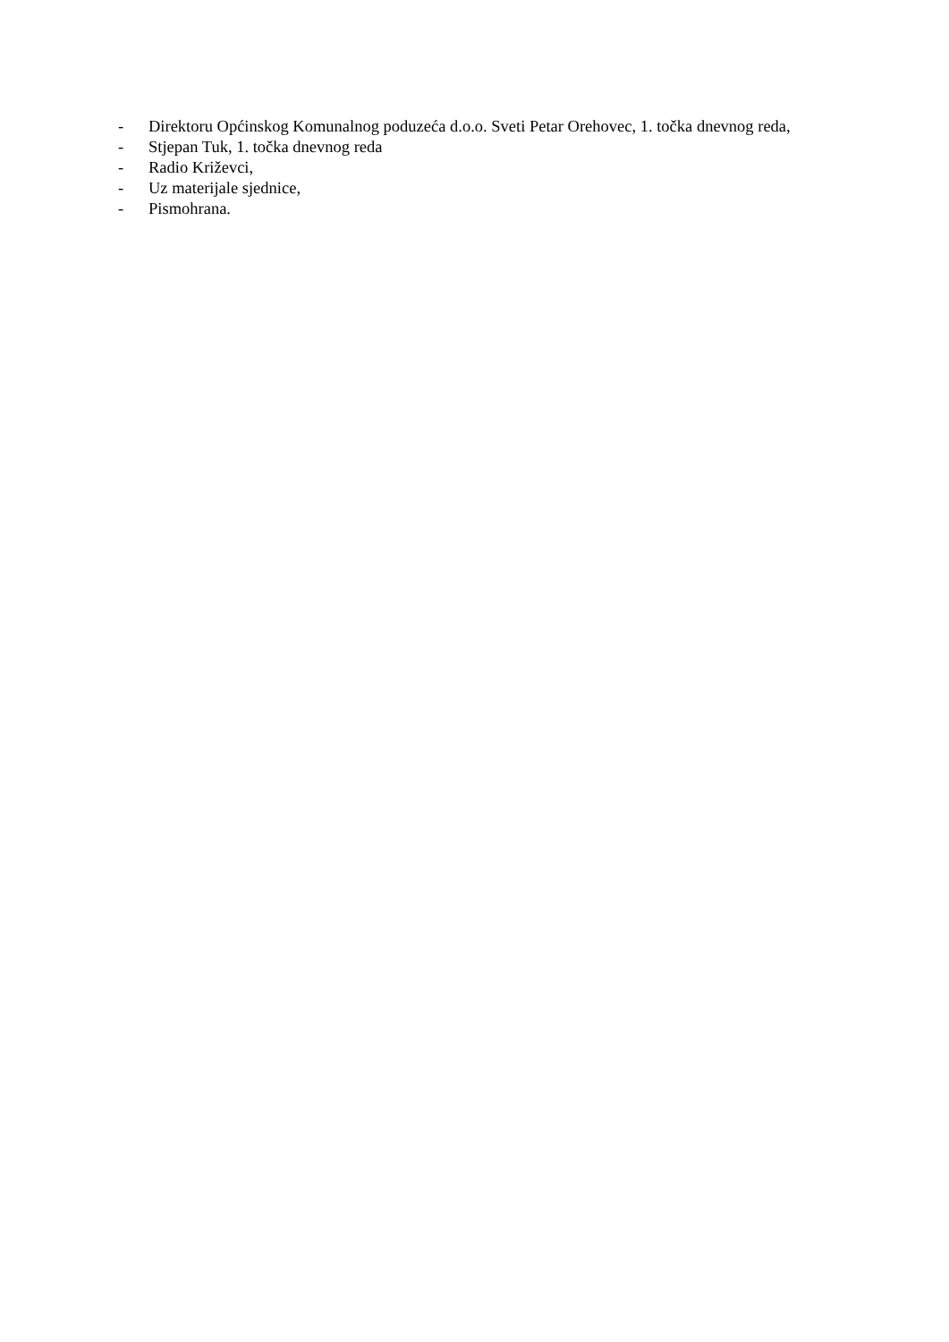- Direktoru Općinskog Komunalnog poduzeća d.o.o. Sveti Petar Orehovec, 1. točka dnevnog reda,
- Stjepan Tuk, 1. točka dnevnog reda
- Radio Križevci,
- Uz materijale sjednice,
- Pismohrana.